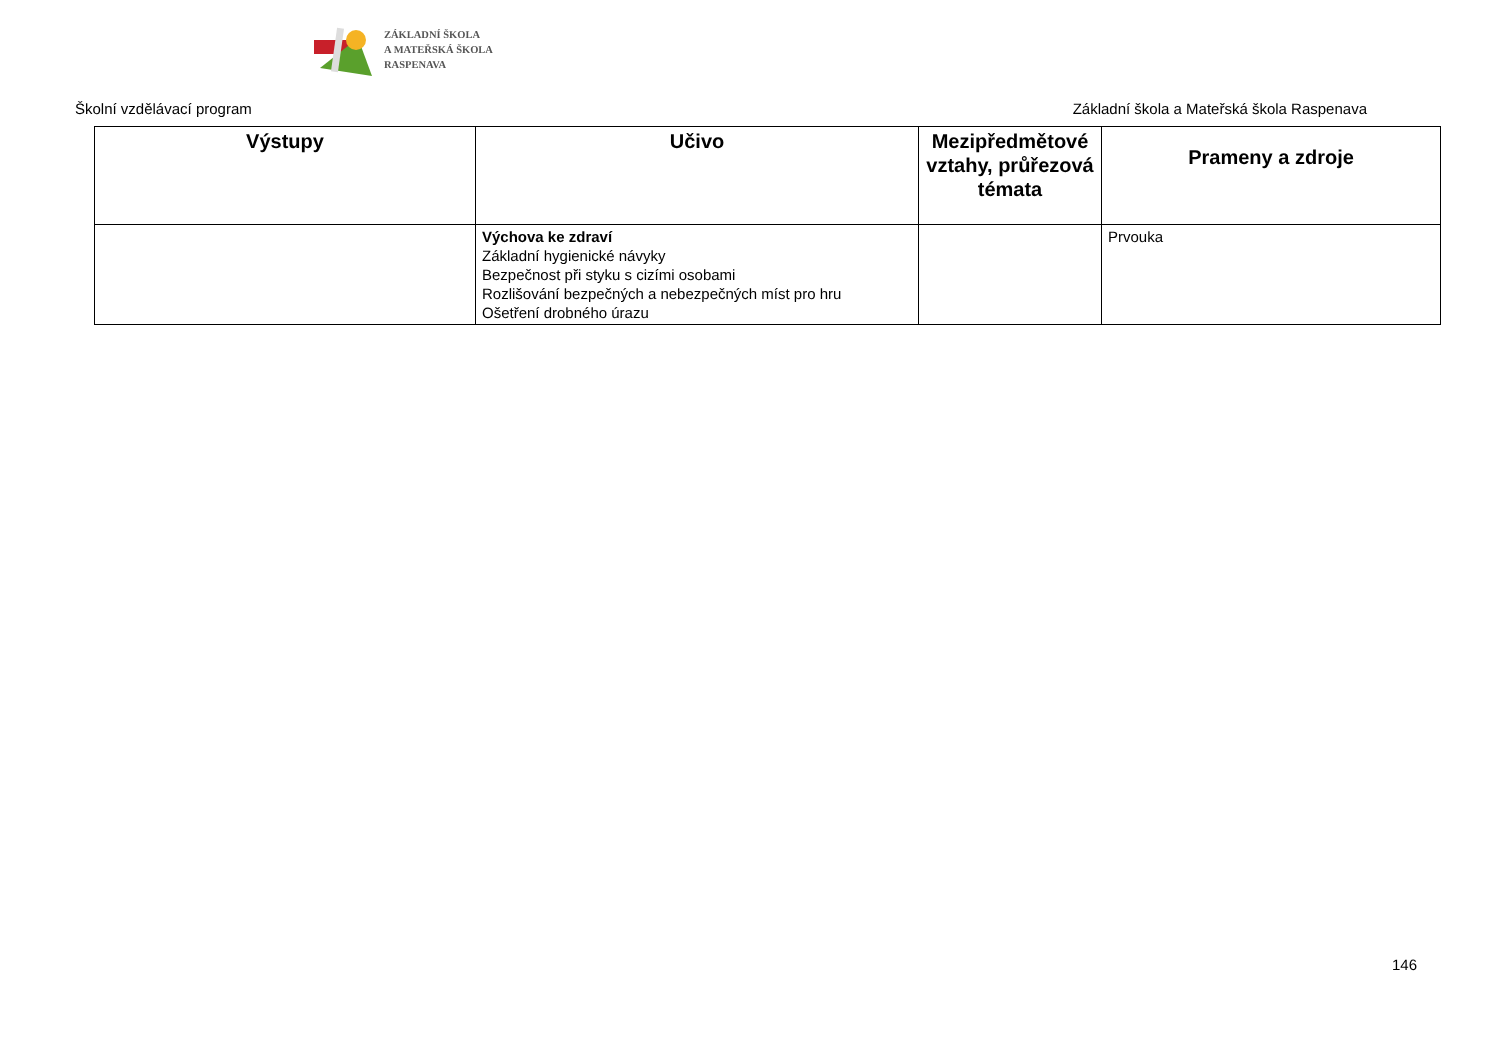ZÁKLADNÍ ŠKOLA
A MATEŘSKÁ ŠKOLA
RASPENAVA
Školní vzdělávací program Základní škola a Mateřská škola Raspenava
| Výstupy | Učivo | Mezipředmětové vztahy, průřezová témata | Prameny a zdroje |
| --- | --- | --- | --- |
| | Výchova ke zdraví Základní hygienické návyky Bezpečnost při styku s cizími osobami Rozlišování bezpečných a nebezpečných míst pro hru Ošetření drobného úrazu | | Prvouka |
146